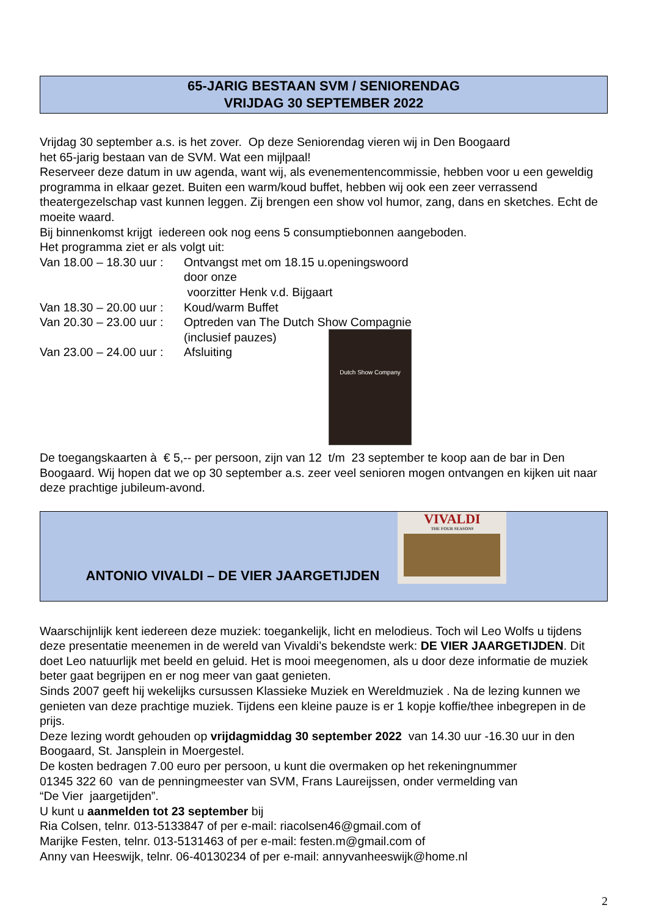65-JARIG BESTAAN SVM / SENIORENDAG
VRIJDAG 30 SEPTEMBER 2022
Vrijdag 30 september a.s. is het zover. Op deze Seniorendag vieren wij in Den Boogaard
het 65-jarig bestaan van de SVM. Wat een mijlpaal!
Reserveer deze datum in uw agenda, want wij, als evenementencommissie, hebben voor u een geweldig programma in elkaar gezet. Buiten een warm/koud buffet, hebben wij ook een zeer verrassend theatergezelschap vast kunnen leggen. Zij brengen een show vol humor, zang, dans en sketches. Echt de moeite waard.
Bij binnenkomst krijgt iedereen ook nog eens 5 consumptiebonnen aangeboden.
Het programma ziet er als volgt uit:
Van 18.00 – 18.30 uur :
Ontvangst met om 18.15 u.openingswoord door onze
voorzitter Henk v.d. Bijgaart
Van 18.30 – 20.00 uur :
Koud/warm Buffet
Van 20.30 – 23.00 uur :
Optreden van The Dutch Show Compagnie
(inclusief pauzes)
Van 23.00 – 24.00 uur :
Afsluiting
Dutch Show Company
De toegangskaarten à € 5,-- per persoon, zijn van 12 t/m 23 september te koop aan de bar in Den Boogaard. Wij hopen dat we op 30 september a.s. zeer veel senioren mogen ontvangen en kijken uit naar deze prachtige jubileum-avond.
ANTONIO VIVALDI – DE VIER JAARGETIJDEN
VIVALDI
THE FOUR SEASONS
Waarschijnlijk kent iedereen deze muziek: toegankelijk, licht en melodieus. Toch wil Leo Wolfs u tijdens deze presentatie meenemen in de wereld van Vivaldi’s bekendste werk: DE VIER JAARGETIJDEN. Dit doet Leo natuurlijk met beeld en geluid. Het is mooi meegenomen, als u door deze informatie de muziek beter gaat begrijpen en er nog meer van gaat genieten.
Sinds 2007 geeft hij wekelijks cursussen Klassieke Muziek en Wereldmuziek . Na de lezing kunnen we genieten van deze prachtige muziek. Tijdens een kleine pauze is er 1 kopje koffie/thee inbegrepen in de prijs.
Deze lezing wordt gehouden op vrijdagmiddag 30 september 2022 van 14.30 uur -16.30 uur in den Boogaard, St. Jansplein in Moergestel.
De kosten bedragen 7.00 euro per persoon, u kunt die overmaken op het rekeningnummer
01345 322 60 van de penningmeester van SVM, Frans Laureijssen, onder vermelding van
“De Vier jaargetijden”.
U kunt u aanmelden tot 23 september bij
Ria Colsen, telnr. 013-5133847 of per e-mail: riacolsen46@gmail.com of
Marijke Festen, telnr. 013-5131463 of per e-mail: festen.m@gmail.com of
Anny van Heeswijk, telnr. 06-40130234 of per e-mail: annyvanheeswijk@home.nl
2